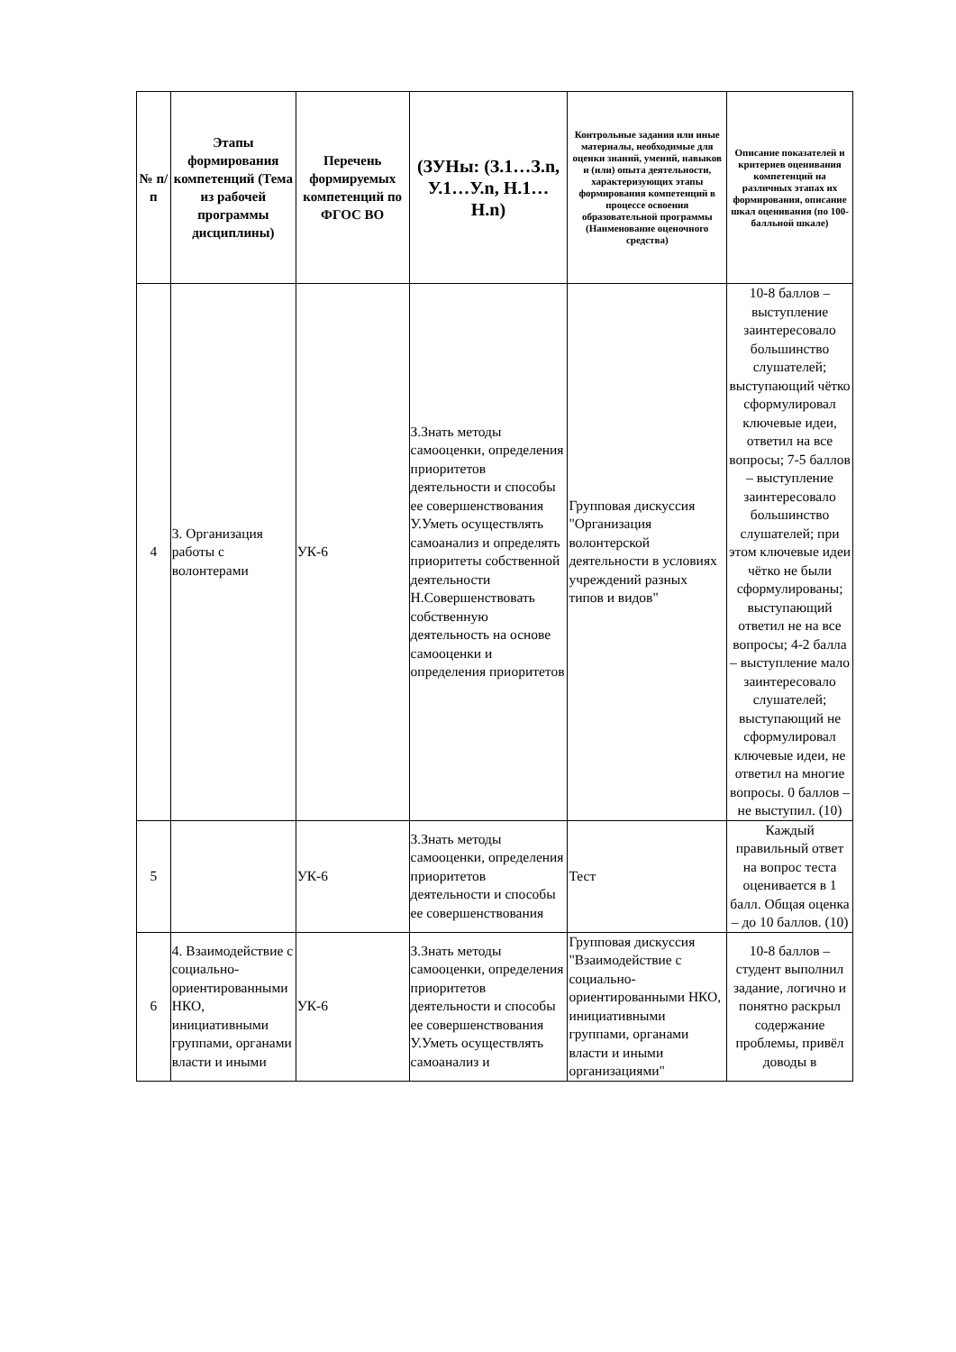| № п/п | Этапы формирования компетенций (Тема из рабочей программы дисциплины) | Перечень формируемых компетенций по ФГОС ВО | (ЗУНы: (З.1…З.n, У.1…У.n, Н.1…Н.n) | Контрольные задания или иные материалы, необходимые для оценки знаний, умений, навыков и (или) опыта деятельности, характеризующих этапы формирования компетенций в процессе освоения образовательной программы (Наименование оценочного средства) | Описание показателей и критериев оценивания компетенций на различных этапах их формирования, описание шкал оценивания (по 100-балльной шкале) |
| --- | --- | --- | --- | --- | --- |
| 4 | 3. Организация работы с волонтерами | УК-6 | З.Знать методы самооценки, определения приоритетов деятельности и способы ее совершенствования У.Уметь осуществлять самоанализ и определять приоритеты собственной деятельности Н.Совершенствовать собственную деятельность на основе самооценки и определения приоритетов | Групповая дискуссия "Организация волонтерской деятельности в условиях учреждений разных типов и видов" | 10-8 баллов – выступление заинтересовало большинство слушателей; выступающий чётко сформулировал ключевые идеи, ответил на все вопросы; 7-5 баллов – выступление заинтересовало большинство слушателей; при этом ключевые идеи чётко не были сформулированы; выступающий ответил не на все вопросы; 4-2 балла – выступление мало заинтересовало слушателей; выступающий не сформулировал ключевые идеи, не ответил на многие вопросы. 0 баллов – не выступил. (10) |
| 5 | | УК-6 | З.Знать методы самооценки, определения приоритетов деятельности и способы ее совершенствования | Тест | Каждый правильный ответ на вопрос теста оценивается в 1 балл. Общая оценка – до 10 баллов. (10) |
| 6 | 4. Взаимодействие с социально-ориентированными НКО, инициативными группами, органами власти и иными | УК-6 | З.Знать методы самооценки, определения приоритетов деятельности и способы ее совершенствования У.Уметь осуществлять самоанализ и | Групповая дискуссия "Взаимодействие с социально-ориентированными НКО, инициативными группами, органами власти и иными организациями" | 10-8 баллов – студент выполнил задание, логично и понятно раскрыл содержание проблемы, привёл доводы в |